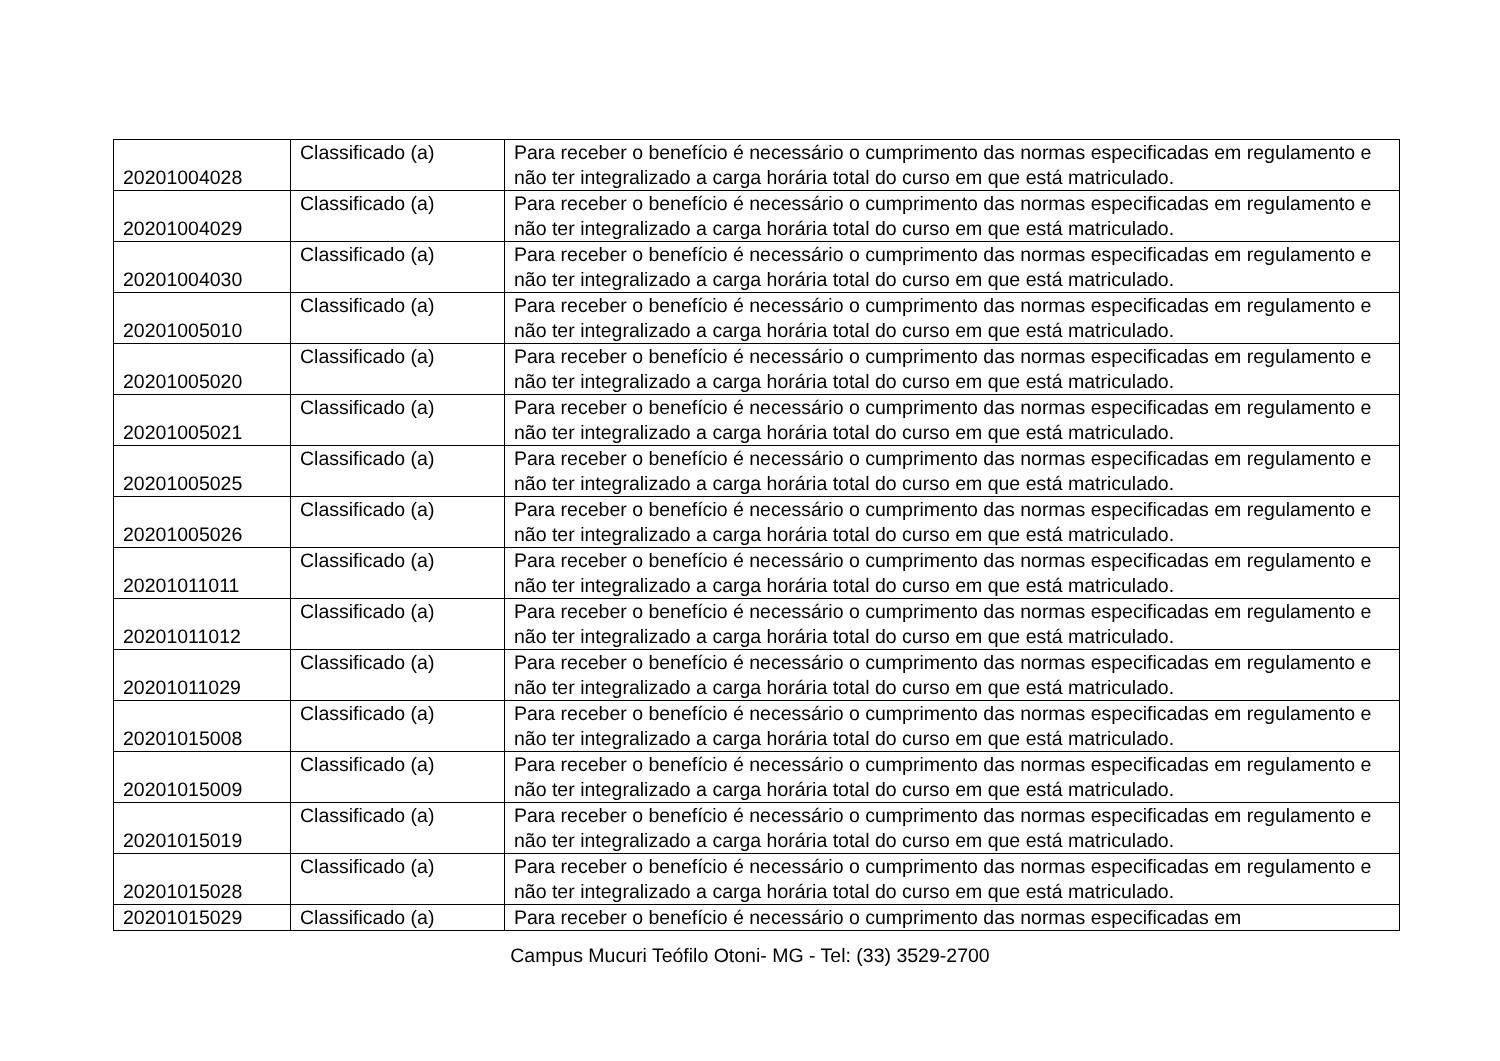| 20201004028 | Classificado (a) | Para receber o benefício é necessário o cumprimento das normas especificadas em regulamento e não ter integralizado a carga horária total do curso em que está matriculado. |
| 20201004029 | Classificado (a) | Para receber o benefício é necessário o cumprimento das normas especificadas em regulamento e não ter integralizado a carga horária total do curso em que está matriculado. |
| 20201004030 | Classificado (a) | Para receber o benefício é necessário o cumprimento das normas especificadas em regulamento e não ter integralizado a carga horária total do curso em que está matriculado. |
| 20201005010 | Classificado (a) | Para receber o benefício é necessário o cumprimento das normas especificadas em regulamento e não ter integralizado a carga horária total do curso em que está matriculado. |
| 20201005020 | Classificado (a) | Para receber o benefício é necessário o cumprimento das normas especificadas em regulamento e não ter integralizado a carga horária total do curso em que está matriculado. |
| 20201005021 | Classificado (a) | Para receber o benefício é necessário o cumprimento das normas especificadas em regulamento e não ter integralizado a carga horária total do curso em que está matriculado. |
| 20201005025 | Classificado (a) | Para receber o benefício é necessário o cumprimento das normas especificadas em regulamento e não ter integralizado a carga horária total do curso em que está matriculado. |
| 20201005026 | Classificado (a) | Para receber o benefício é necessário o cumprimento das normas especificadas em regulamento e não ter integralizado a carga horária total do curso em que está matriculado. |
| 20201011011 | Classificado (a) | Para receber o benefício é necessário o cumprimento das normas especificadas em regulamento e não ter integralizado a carga horária total do curso em que está matriculado. |
| 20201011012 | Classificado (a) | Para receber o benefício é necessário o cumprimento das normas especificadas em regulamento e não ter integralizado a carga horária total do curso em que está matriculado. |
| 20201011029 | Classificado (a) | Para receber o benefício é necessário o cumprimento das normas especificadas em regulamento e não ter integralizado a carga horária total do curso em que está matriculado. |
| 20201015008 | Classificado (a) | Para receber o benefício é necessário o cumprimento das normas especificadas em regulamento e não ter integralizado a carga horária total do curso em que está matriculado. |
| 20201015009 | Classificado (a) | Para receber o benefício é necessário o cumprimento das normas especificadas em regulamento e não ter integralizado a carga horária total do curso em que está matriculado. |
| 20201015019 | Classificado (a) | Para receber o benefício é necessário o cumprimento das normas especificadas em regulamento e não ter integralizado a carga horária total do curso em que está matriculado. |
| 20201015028 | Classificado (a) | Para receber o benefício é necessário o cumprimento das normas especificadas em regulamento e não ter integralizado a carga horária total do curso em que está matriculado. |
| 20201015029 | Classificado (a) | Para receber o benefício é necessário o cumprimento das normas especificadas em |
Campus Mucuri Teófilo Otoni- MG - Tel: (33) 3529-2700